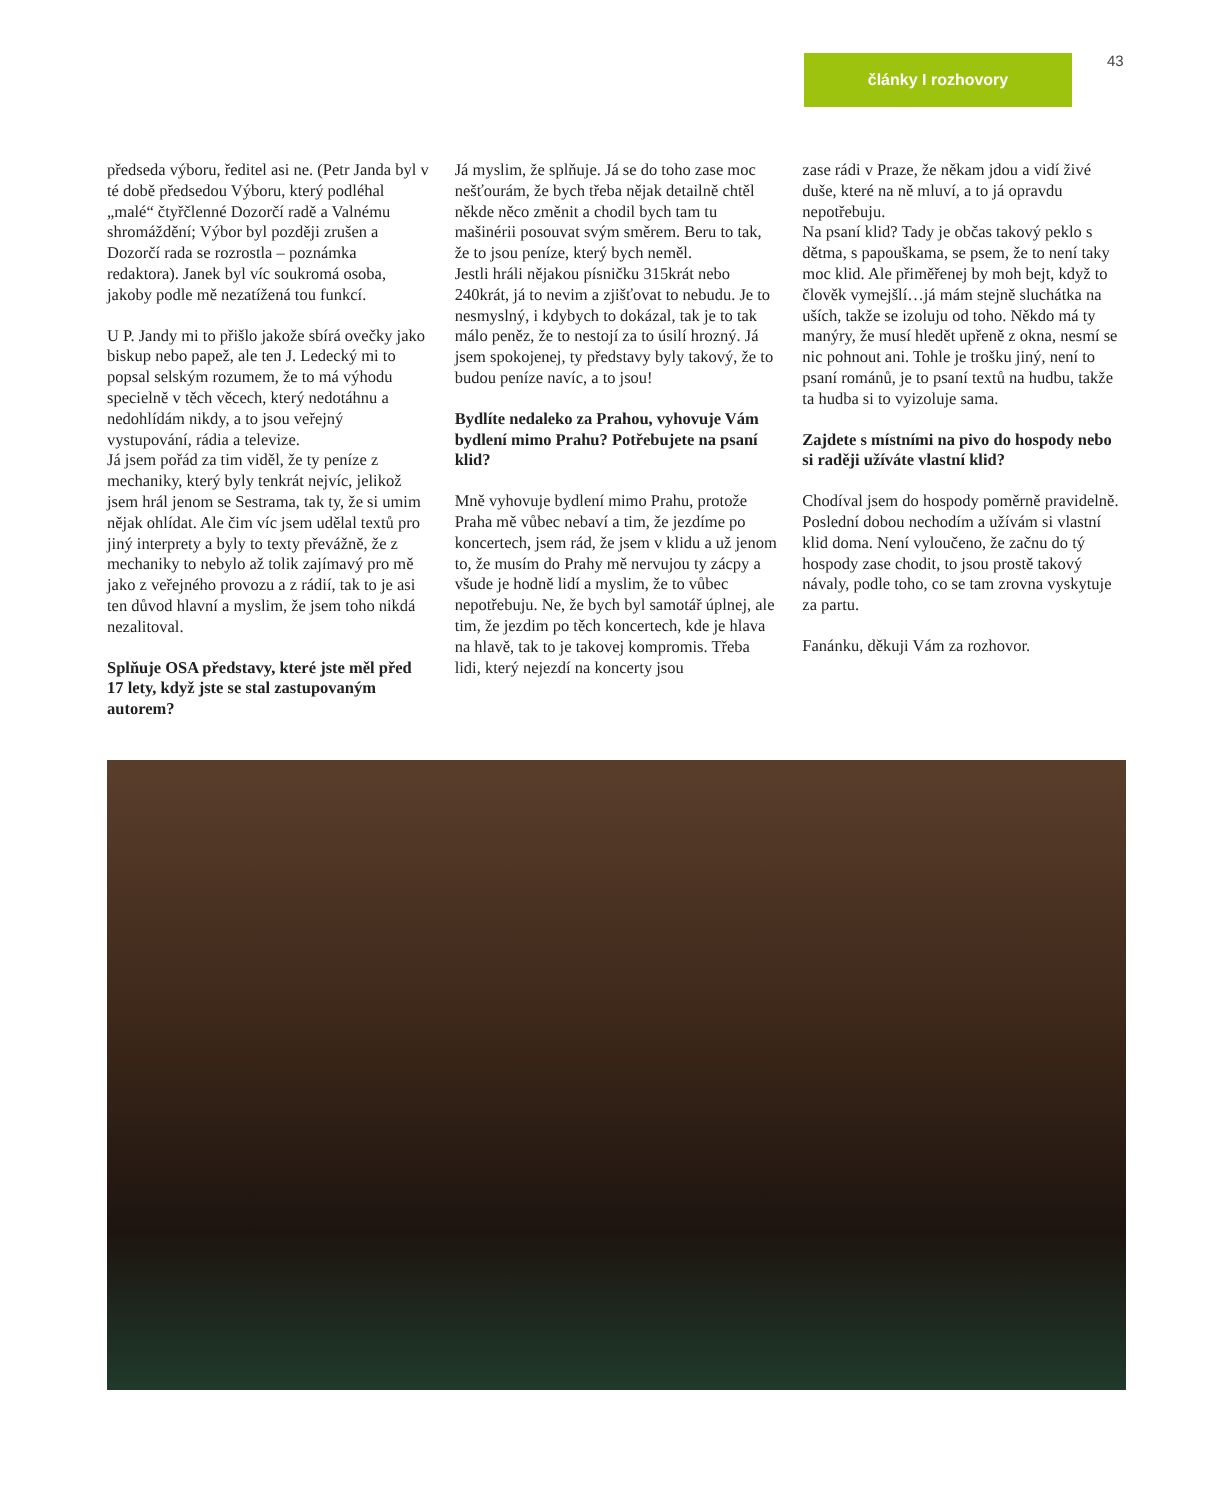články I rozhovory 43
předseda výboru, ředitel asi ne. (Petr Janda byl v té době předsedou Výboru, který podléhal „malé“ čtyřčlenné Dozorčí radě a Valnému shromáždění; Výbor byl později zrušen a Dozorčí rada se rozrostla – poznámka redaktora). Janek byl víc soukromá osoba, jakoby podle mě nezatížená tou funkcí.
U P. Jandy mi to přišlo jakože sbírá ovečky jako biskup nebo papež, ale ten J. Ledecký mi to popsal selským rozumem, že to má výhodu specielně v těch věcech, který nedotáhnu a nedohlídám nikdy, a to jsou veřejný vystupování, rádia a televize.
Já jsem pořád za tim viděl, že ty peníze z mechaniky, který byly tenkrát nejvíc, jelikož jsem hrál jenom se Sestrama, tak ty, že si umim nějak ohlídat. Ale čim víc jsem udělal textů pro jiný interprety a byly to texty převážně, že z mechaniky to nebylo až tolik zajímavý pro mě jako z veřejného provozu a z rádií, tak to je asi ten důvod hlavní a myslim, že jsem toho nikdá nezalitoval.
Splňuje OSA představy, které jste měl před 17 lety, když jste se stal zastupovaným autorem?
Já myslim, že splňuje. Já se do toho zase moc nešťourám, že bych třeba nějak detailně chtěl někde něco změnit a chodil bych tam tu mašinérii posouvat svým směrem. Beru to tak, že to jsou peníze, který bych neměl.
Jestli hráli nějakou písničku 315krát nebo 240krát, já to nevim a zjišťovat to nebudu. Je to nesmyslný, i kdybych to dokázal, tak je to tak málo peněz, že to nestojí za to úsilí hrozný. Já jsem spokojenej, ty představy byly takový, že to budou peníze navíc, a to jsou!
Bydlíte nedaleko za Prahou, vyhovuje Vám bydlení mimo Prahu? Potřebujete na psaní klid?
Mně vyhovuje bydlení mimo Prahu, protože Praha mě vůbec nebaví a tim, že jezdíme po koncertech, jsem rád, že jsem v klidu a už jenom to, že musím do Prahy mě nervujou ty zácpy a všude je hodně lidí a myslim, že to vůbec nepotřebuju. Ne, že bych byl samotář úplnej, ale tim, že jezdim po těch koncertech, kde je hlava na hlavě, tak to je takovej kompromis. Třeba lidi, který nejezdí na koncerty jsou
zase rádi v Praze, že někam jdou a vidí živé duše, které na ně mluví, a to já opravdu nepotřebuju.
Na psaní klid? Tady je občas takový peklo s dětma, s papouškama, se psem, že to není taky moc klid. Ale přiměřenej by moh bejt, když to člověk vymejšlí…já mám stejně sluchátka na uších, takže se izoluju od toho. Někdo má ty manýry, že musí hledět upřeně z okna, nesmí se nic pohnout ani. Tohle je trošku jiný, není to psaní románů, je to psaní textů na hudbu, takže ta hudba si to vyizoluje sama.
Zajdete s místními na pivo do hospody nebo si raději užíváte vlastní klid?
Chodíval jsem do hospody poměrně pravidelně. Poslední dobou nechodím a užívám si vlastní klid doma. Není vyloučeno, že začnu do tý hospody zase chodit, to jsou prostě takový návaly, podle toho, co se tam zrovna vyskytuje za partu.
Fanánku, děkuji Vám za rozhovor.